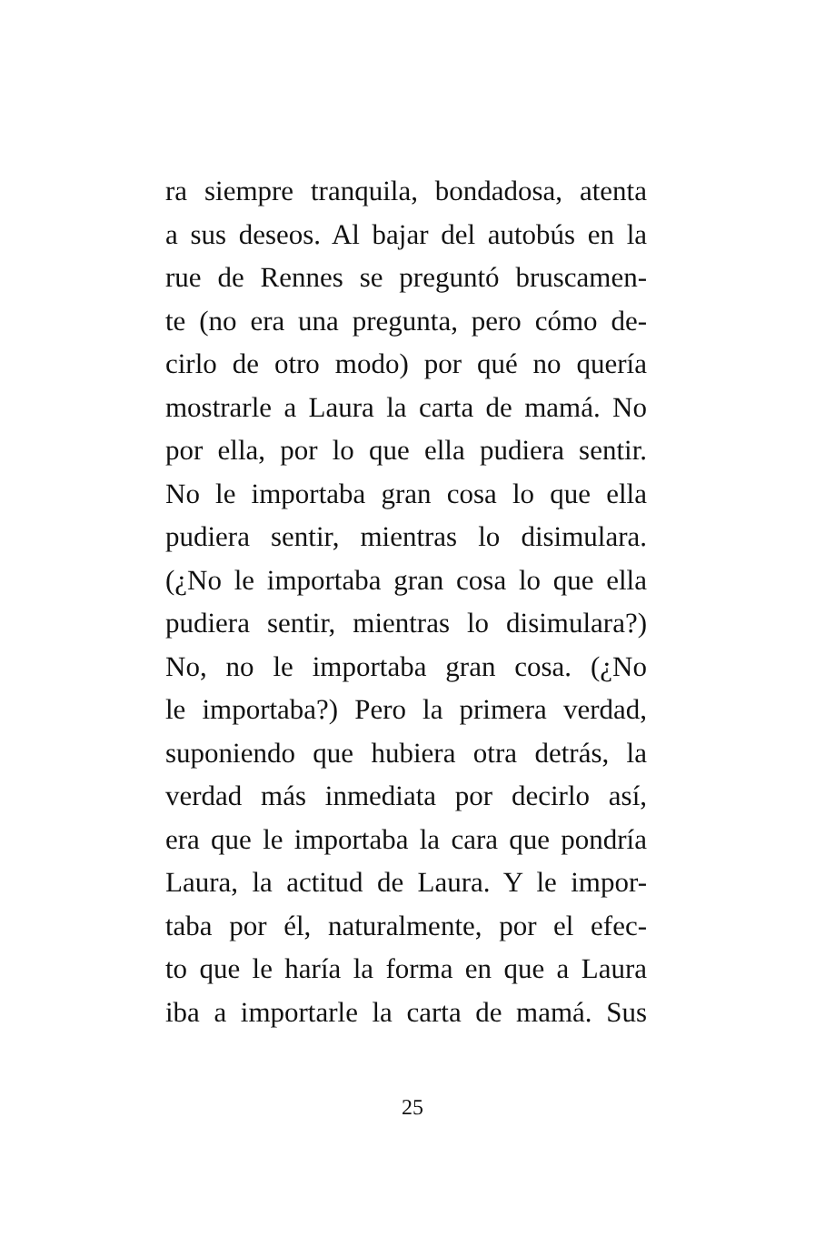ra siempre tranquila, bondadosa, atenta
a sus deseos. Al bajar del autobús en la
rue de Rennes se preguntó bruscamen-
te (no era una pregunta, pero cómo de-
cirlo de otro modo) por qué no quería
mostrarle a Laura la carta de mamá. No
por ella, por lo que ella pudiera sentir.
No le importaba gran cosa lo que ella
pudiera sentir, mientras lo disimulara.
(¿No le importaba gran cosa lo que ella
pudiera sentir, mientras lo disimulara?)
No, no le importaba gran cosa. (¿No
le importaba?) Pero la primera verdad,
suponiendo que hubiera otra detrás, la
verdad más inmediata por decirlo así,
era que le importaba la cara que pondría
Laura, la actitud de Laura. Y le impor-
taba por él, naturalmente, por el efec-
to que le haría la forma en que a Laura
iba a importarle la carta de mamá. Sus
25